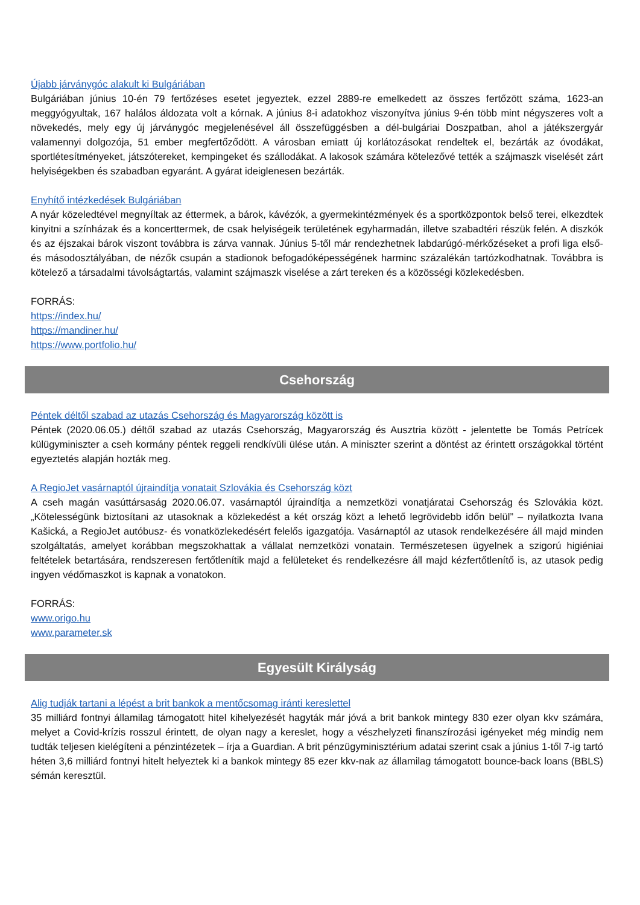Újabb járványgóc alakult ki Bulgáriában
Bulgáriában június 10-én 79 fertőzéses esetet jegyeztek, ezzel 2889-re emelkedett az összes fertőzött száma, 1623-an meggyógyultak, 167 halálos áldozata volt a kórnak. A június 8-i adatokhoz viszonyítva június 9-én több mint négyszeres volt a növekedés, mely egy új járványgóc megjelenésével áll összefüggésben a dél-bulgáriai Doszpatban, ahol a játékszergyár valamennyi dolgozója, 51 ember megfertőződött. A városban emiatt új korlátozásokat rendeltek el, bezárták az óvodákat, sportlétesítményeket, játszótereket, kempingeket és szállodákat. A lakosok számára kötelezővé tették a szájmaszk viselését zárt helyiségekben és szabadban egyaránt. A gyárat ideiglenesen bezárták.
Enyhítő intézkedések Bulgáriában
A nyár közeledtével megnyíltak az éttermek, a bárok, kávézók, a gyermekintézmények és a sportközpontok belső terei, elkezdtek kinyitni a színházak és a koncerttermek, de csak helyiségeik területének egyharmadán, illetve szabadtéri részük felén. A diszkók és az éjszakai bárok viszont továbbra is zárva vannak. Június 5-től már rendezhetnek labdarúgó-mérkőzéseket a profi liga első- és másodosztályában, de nézők csupán a stadionok befogadóképességének harminc százalékán tartózkodhatnak. Továbbra is kötelező a társadalmi távolságtartás, valamint szájmaszk viselése a zárt tereken és a közösségi közlekedésben.
FORRÁS:
https://index.hu/
https://mandiner.hu/
https://www.portfolio.hu/
Csehország
Péntek déltől szabad az utazás Csehország és Magyarország között is
Péntek (2020.06.05.) déltől szabad az utazás Csehország, Magyarország és Ausztria között - jelentette be Tomás Petrícek külügyminiszter a cseh kormány péntek reggeli rendkívüli ülése után. A miniszter szerint a döntést az érintett országokkal történt egyeztetés alapján hozták meg.
A RegioJet vasárnaptól újraindítja vonatait Szlovákia és Csehország közt
A cseh magán vasúttársaság 2020.06.07. vasárnaptól újraindítja a nemzetközi vonatjáratai Csehország és Szlovákia közt. „Kötelességünk biztosítani az utasoknak a közlekedést a két ország közt a lehető legrövidebb időn belül” – nyilatkozta Ivana Kašická, a RegioJet autóbusz- és vonatközlekedésért felelős igazgatója. Vasárnaptól az utasok rendelkezésére áll majd minden szolgáltatás, amelyet korábban megszokhattak a vállalat nemzetközi vonatain. Természetesen ügyelnek a szigorú higiéniai feltételek betartására, rendszeresen fertőtlenítik majd a felületeket és rendelkezésre áll majd kézfertőtlenítő is, az utasok pedig ingyen védőmaszkot is kapnak a vonatokon.
FORRÁS:
www.origo.hu
www.parameter.sk
Egyesült Királyság
Alig tudják tartani a lépést a brit bankok a mentőcsomag iránti kereslettel
35 milliárd fontnyi államilag támogatott hitel kihelyezését hagyták már jóvá a brit bankok mintegy 830 ezer olyan kkv számára, melyet a Covid-krízis rosszul érintett, de olyan nagy a kereslet, hogy a vészhelyzeti finanszírozási igényeket még mindig nem tudták teljesen kielégíteni a pénzintézetek – írja a Guardian. A brit pénzügyminisztérium adatai szerint csak a június 1-től 7-ig tartó héten 3,6 milliárd fontnyi hitelt helyeztek ki a bankok mintegy 85 ezer kkv-nak az államilag támogatott bounce-back loans (BBLS) sémán keresztül.